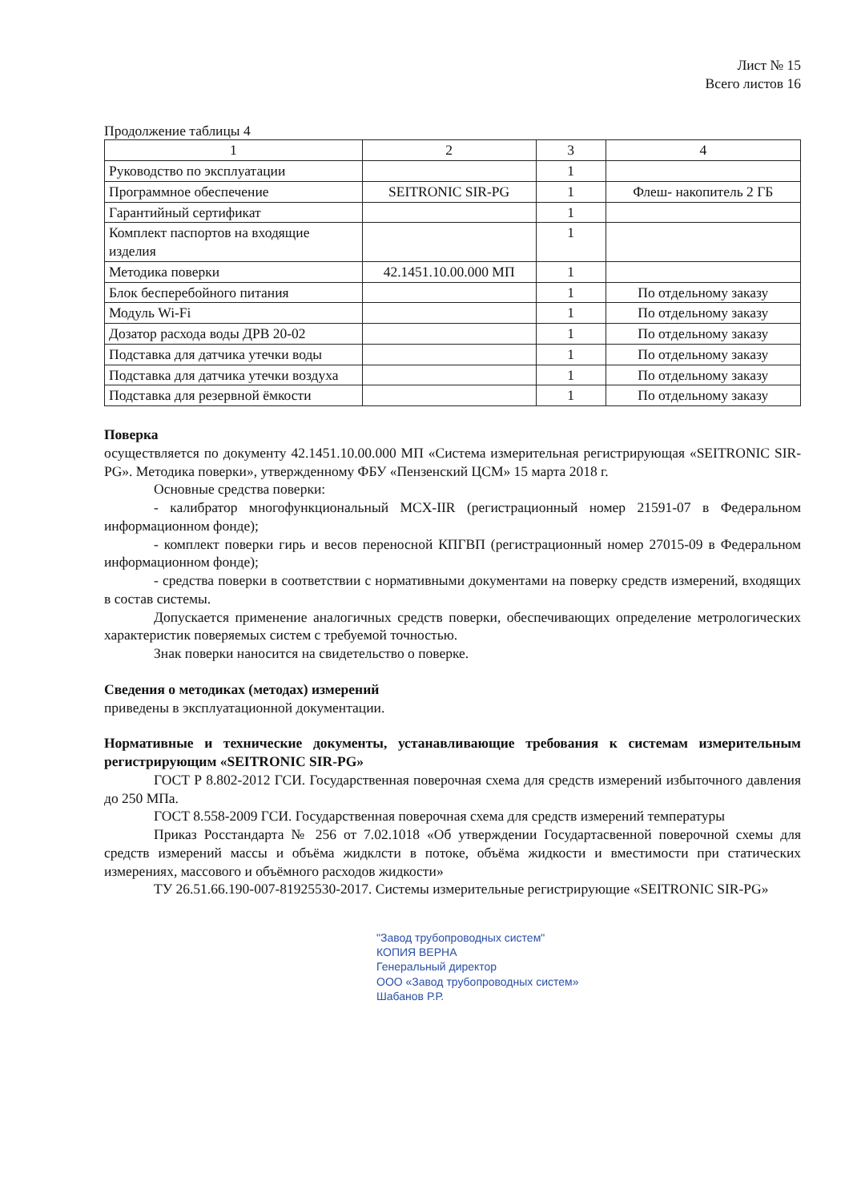Лист № 15
Всего листов 16
Продолжение таблицы 4
| 1 | 2 | 3 | 4 |
| --- | --- | --- | --- |
| Руководство по эксплуатации | | 1 | |
| Программное обеспечение | SEITRONIC SIR-PG | 1 | Флеш- накопитель 2 ГБ |
| Гарантийный сертификат | | 1 | |
| Комплект паспортов на входящие изделия | | 1 | |
| Методика поверки | 42.1451.10.00.000 МП | 1 | |
| Блок бесперебойного питания | | 1 | По отдельному заказу |
| Модуль Wi-Fi | | 1 | По отдельному заказу |
| Дозатор расхода воды ДРВ 20-02 | | 1 | По отдельному заказу |
| Подставка для датчика утечки воды | | 1 | По отдельному заказу |
| Подставка для датчика утечки воздуха | | 1 | По отдельному заказу |
| Подставка для резервной ёмкости | | 1 | По отдельному заказу |
Поверка
осуществляется по документу 42.1451.10.00.000 МП «Система измерительная регистрирующая «SEITRONIC SIR-PG». Методика поверки», утвержденному ФБУ «Пензенский ЦСМ» 15 марта 2018 г.
Основные средства поверки:
- калибратор многофункциональный MCX-IIR (регистрационный номер 21591-07 в Федеральном информационном фонде);
- комплект поверки гирь и весов переносной КПГВП (регистрационный номер 27015-09 в Федеральном информационном фонде);
- средства поверки в соответствии с нормативными документами на поверку средств измерений, входящих в состав системы.
Допускается применение аналогичных средств поверки, обеспечивающих определение метрологических характеристик поверяемых систем с требуемой точностью.
Знак поверки наносится на свидетельство о поверке.
Сведения о методиках (методах) измерений
приведены в эксплуатационной документации.
Нормативные и технические документы, устанавливающие требования к системам измерительным регистрирующим «SEITRONIC SIR-PG»
ГОСТ Р 8.802-2012 ГСИ. Государственная поверочная схема для средств измерений избыточного давления до 250 МПа.
ГОСТ 8.558-2009 ГСИ. Государственная поверочная схема для средств измерений температуры
Приказ Росстандарта № 256 от 7.02.1018 «Об утверждении Государтасвенной поверочной схемы для средств измерений массы и объёма жидклсти в потоке, объёма жидкости и вместимости при статических измерениях, массового и объёмного расходов жидкости»
ТУ 26.51.66.190-007-81925530-2017. Системы измерительные регистрирующие «SEITRONIC SIR-PG»
"Завод трубопроводных систем"
КОПИЯ ВЕРНА
Генеральный директор
ООО «Завод трубопроводных систем»
Шабанов Р.Р.